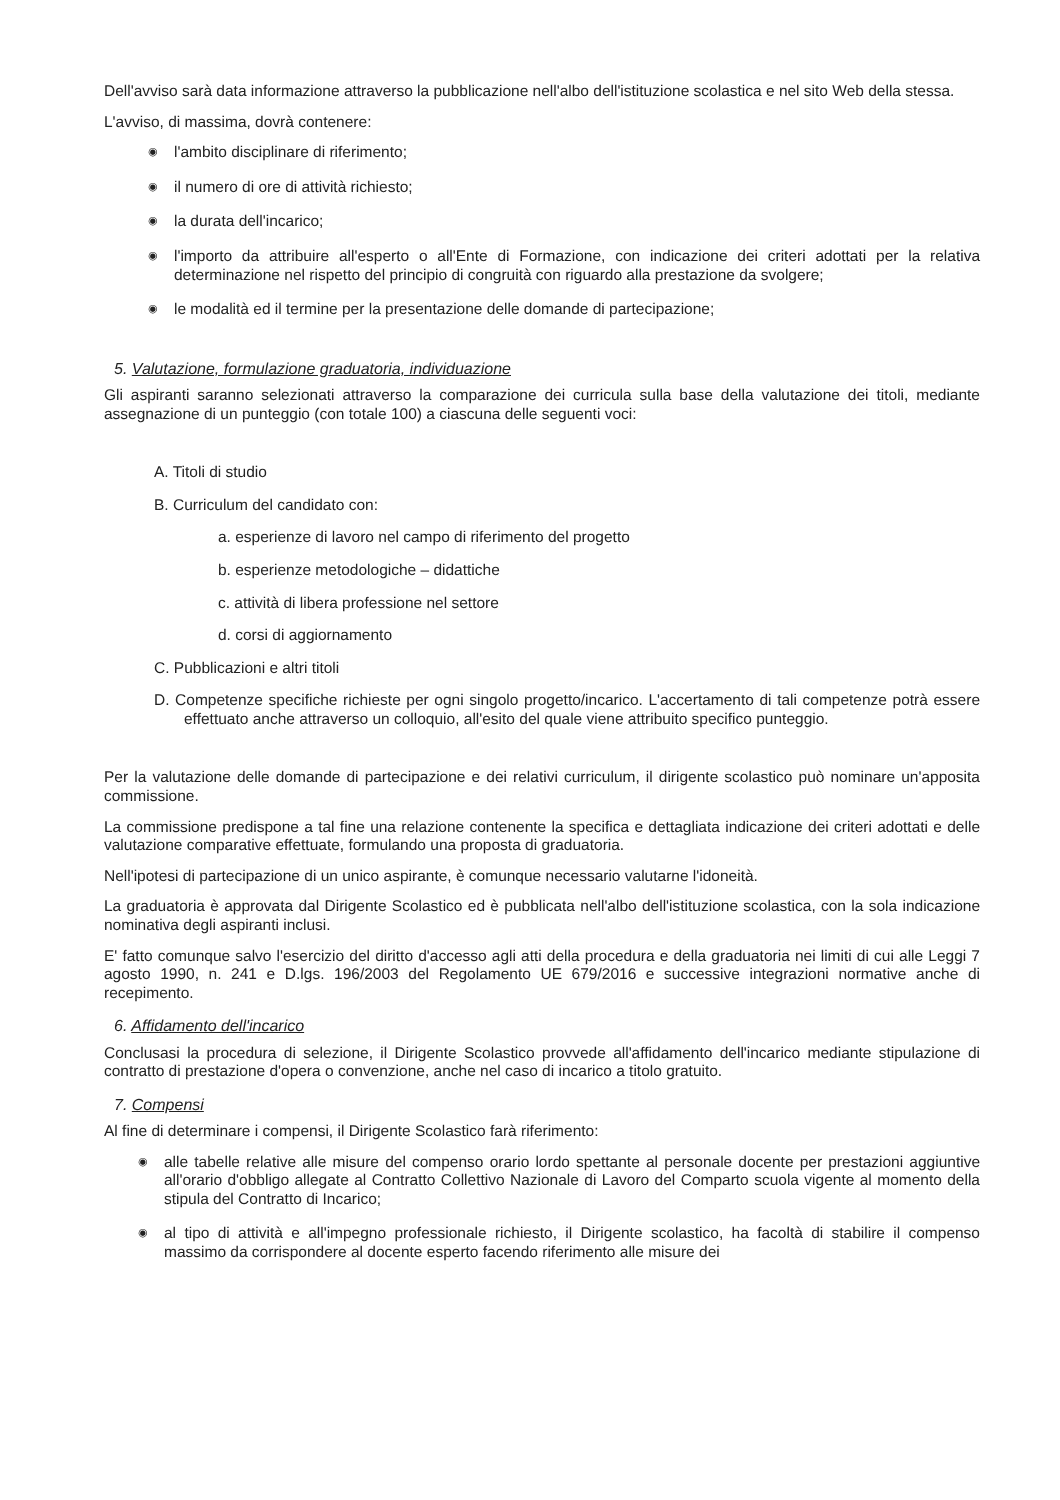Dell'avviso sarà data informazione attraverso la pubblicazione nell'albo dell'istituzione scolastica e nel sito Web della stessa.
L'avviso, di massima, dovrà contenere:
◉ l'ambito disciplinare di riferimento;
◉ il numero di ore di attività richiesto;
◉ la durata dell'incarico;
◉ l'importo da attribuire all'esperto o all'Ente di Formazione, con indicazione dei criteri adottati per la relativa determinazione nel rispetto del principio di congruità con riguardo alla prestazione da svolgere;
◉ le modalità ed il termine per la presentazione delle domande di partecipazione;
5. Valutazione, formulazione graduatoria, individuazione
Gli aspiranti saranno selezionati attraverso la comparazione dei curricula sulla base della valutazione dei titoli, mediante assegnazione di un punteggio (con totale 100) a ciascuna delle seguenti voci:
A. Titoli di studio
B. Curriculum del candidato con:
a. esperienze di lavoro nel campo di riferimento del progetto
b. esperienze metodologiche – didattiche
c. attività di libera professione nel settore
d. corsi di aggiornamento
C. Pubblicazioni e altri titoli
D. Competenze specifiche richieste per ogni singolo progetto/incarico. L'accertamento di tali competenze potrà essere effettuato anche attraverso un colloquio, all'esito del quale viene attribuito specifico punteggio.
Per la valutazione delle domande di partecipazione e dei relativi curriculum, il dirigente scolastico può nominare un'apposita commissione.
La commissione predispone a tal fine una relazione contenente la specifica e dettagliata indicazione dei criteri adottati e delle valutazione comparative effettuate, formulando una proposta di graduatoria.
Nell'ipotesi di partecipazione di un unico aspirante, è comunque necessario valutarne l'idoneità.
La graduatoria è approvata dal Dirigente Scolastico ed è pubblicata nell'albo dell'istituzione scolastica, con la sola indicazione nominativa degli aspiranti inclusi.
E' fatto comunque salvo l'esercizio del diritto d'accesso agli atti della procedura e della graduatoria nei limiti di cui alle Leggi 7 agosto 1990, n. 241 e D.lgs. 196/2003 del Regolamento UE 679/2016 e successive integrazioni normative anche di recepimento.
6. Affidamento dell'incarico
Conclusasi la procedura di selezione, il Dirigente Scolastico provvede all'affidamento dell'incarico mediante stipulazione di contratto di prestazione d'opera o convenzione, anche nel caso di incarico a titolo gratuito.
7. Compensi
Al fine di determinare i compensi, il Dirigente Scolastico farà riferimento:
◉ alle tabelle relative alle misure del compenso orario lordo spettante al personale docente per prestazioni aggiuntive all'orario d'obbligo allegate al Contratto Collettivo Nazionale di Lavoro del Comparto scuola vigente al momento della stipula del Contratto di Incarico;
◉ al tipo di attività e all'impegno professionale richiesto, il Dirigente scolastico, ha facoltà di stabilire il compenso massimo da corrispondere al docente esperto facendo riferimento alle misure dei